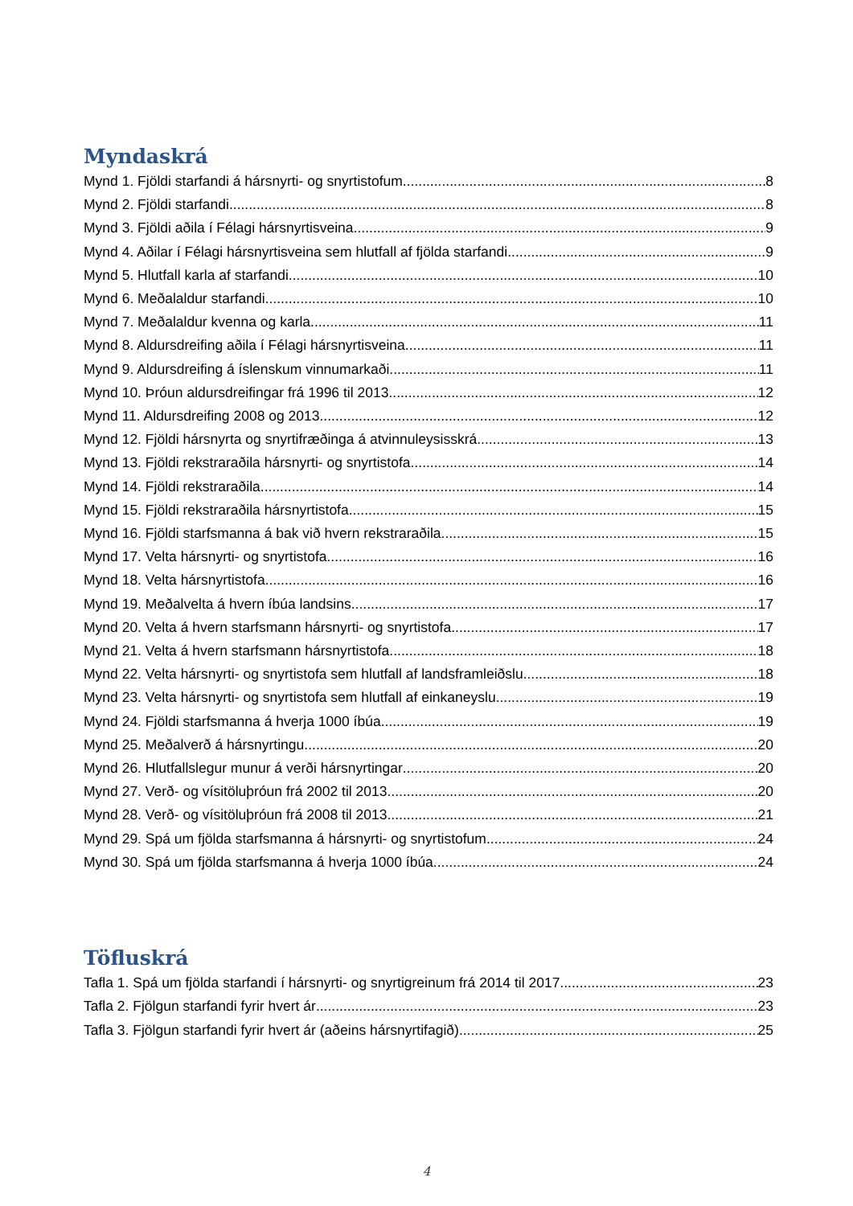Myndaskrá
Mynd 1. Fjöldi starfandi á hársnyrti- og snyrtistofum 8
Mynd 2. Fjöldi starfandi 8
Mynd 3. Fjöldi aðila í Félagi hársnyrtisveina 9
Mynd 4. Aðilar í Félagi hársnyrtisveina sem hlutfall af fjölda starfandi 9
Mynd 5. Hlutfall karla af starfandi 10
Mynd 6. Meðalaldur starfandi 10
Mynd 7. Meðalaldur kvenna og karla 11
Mynd 8. Aldursdreifing aðila í Félagi hársnyrtisveina 11
Mynd 9. Aldursdreifing á íslenskum vinnumarkaði 11
Mynd 10. Þróun aldursdreifingar frá 1996 til 2013 12
Mynd 11. Aldursdreifing 2008 og 2013 12
Mynd 12. Fjöldi hársnyrta og snyrtifræðinga á atvinnuleysisskrá 13
Mynd 13. Fjöldi rekstraraðila hársnyrti- og snyrtistofa 14
Mynd 14. Fjöldi rekstraraðila 14
Mynd 15. Fjöldi rekstraraðila hársnyrtistofa 15
Mynd 16. Fjöldi starfsmanna á bak við hvern rekstraraðila 15
Mynd 17. Velta hársnyrti- og snyrtistofa 16
Mynd 18. Velta hársnyrtistofa 16
Mynd 19. Meðalvelta á hvern íbúa landsins 17
Mynd 20. Velta á hvern starfsmann hársnyrti- og snyrtistofa 17
Mynd 21. Velta á hvern starfsmann hársnyrtistofa 18
Mynd 22. Velta hársnyrti- og snyrtistofa sem hlutfall af landsframleiðslu 18
Mynd 23. Velta hársnyrti- og snyrtistofa sem hlutfall af einkaneyslu 19
Mynd 24. Fjöldi starfsmanna á hverja 1000 íbúa 19
Mynd 25. Meðalverð á hársnyrtingu 20
Mynd 26. Hlutfallslegur munur á verði hársnyrtingar 20
Mynd 27. Verð- og vísitöluþróun frá 2002 til 2013 20
Mynd 28. Verð- og vísitöluþróun frá 2008 til 2013 21
Mynd 29. Spá um fjölda starfsmanna á hársnyrti- og snyrtistofum 24
Mynd 30. Spá um fjölda starfsmanna á hverja 1000 íbúa 24
Töfluskrá
Tafla 1. Spá um fjölda starfandi í hársnyrti- og snyrtigreinum frá 2014 til 2017 23
Tafla 2. Fjölgun starfandi fyrir hvert ár 23
Tafla 3. Fjölgun starfandi fyrir hvert ár (aðeins hársnyrtifagið) 25
4